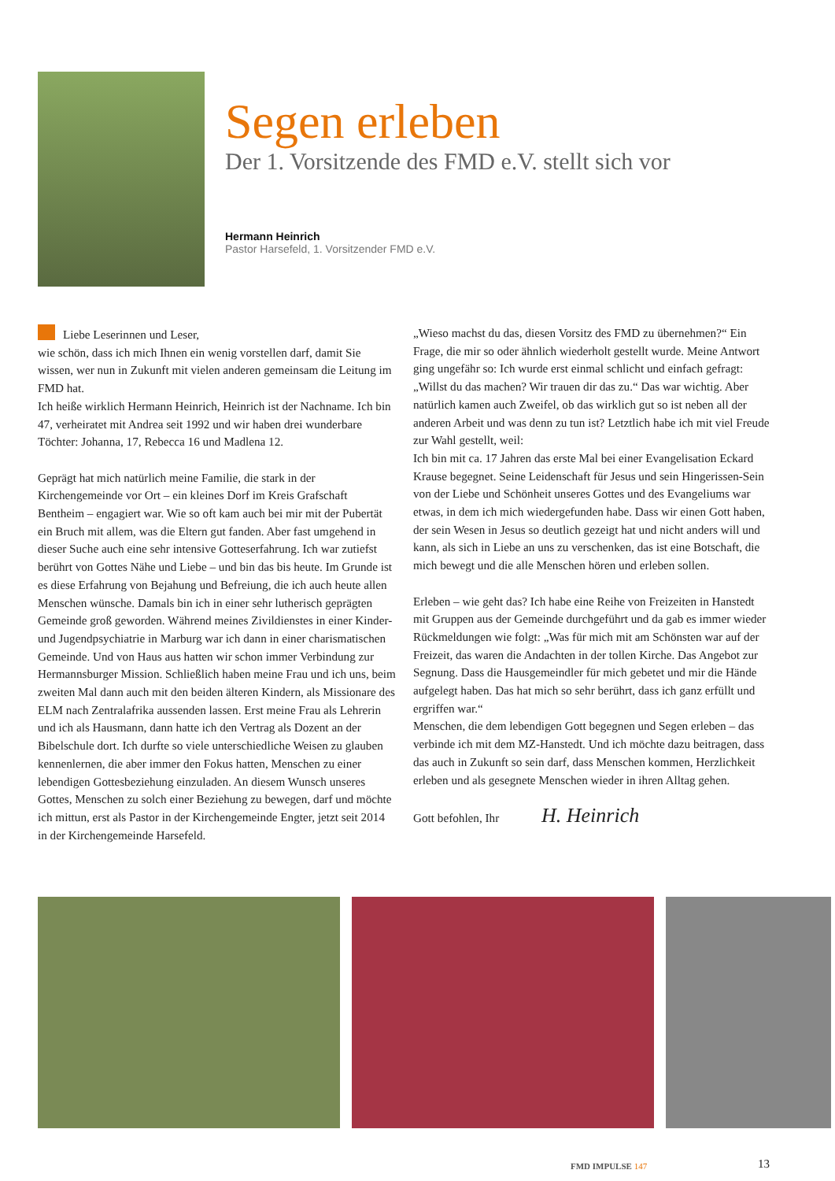Segen erleben
Der 1. Vorsitzende des FMD e.V. stellt sich vor
Hermann Heinrich
Pastor Harsefeld, 1. Vorsitzender FMD e.V.
Liebe Leserinnen und Leser,
wie schön, dass ich mich Ihnen ein wenig vorstellen darf, damit Sie wissen, wer nun in Zukunft mit vielen anderen gemeinsam die Leitung im FMD hat.
Ich heiße wirklich Hermann Heinrich, Heinrich ist der Nachname. Ich bin 47, verheiratet mit Andrea seit 1992 und wir haben drei wunderbare Töchter: Johanna, 17, Rebecca 16 und Madlena 12.
Geprägt hat mich natürlich meine Familie, die stark in der Kirchengemeinde vor Ort – ein kleines Dorf im Kreis Grafschaft Bentheim – engagiert war. Wie so oft kam auch bei mir mit der Pubertät ein Bruch mit allem, was die Eltern gut fanden. Aber fast umgehend in dieser Suche auch eine sehr intensive Gotteserfahrung. Ich war zutiefst berührt von Gottes Nähe und Liebe – und bin das bis heute. Im Grunde ist es diese Erfahrung von Bejahung und Befreiung, die ich auch heute allen Menschen wünsche. Damals bin ich in einer sehr lutherisch geprägten Gemeinde groß geworden. Während meines Zivildienstes in einer Kinder- und Jugendpsychiatrie in Marburg war ich dann in einer charismatischen Gemeinde. Und von Haus aus hatten wir schon immer Verbindung zur Hermannsburger Mission. Schließlich haben meine Frau und ich uns, beim zweiten Mal dann auch mit den beiden älteren Kindern, als Missionare des ELM nach Zentralafrika aussenden lassen. Erst meine Frau als Lehrerin und ich als Hausmann, dann hatte ich den Vertrag als Dozent an der Bibelschule dort. Ich durfte so viele unterschiedliche Weisen zu glauben kennenlernen, die aber immer den Fokus hatten, Menschen zu einer lebendigen Gottesbeziehung einzuladen. An diesem Wunsch unseres Gottes, Menschen zu solch einer Beziehung zu bewegen, darf und möchte ich mittun, erst als Pastor in der Kirchengemeinde Engter, jetzt seit 2014 in der Kirchengemeinde Harsefeld.
„Wieso machst du das, diesen Vorsitz des FMD zu übernehmen?“ Ein Frage, die mir so oder ähnlich wiederholt gestellt wurde. Meine Antwort ging ungefähr so: Ich wurde erst einmal schlicht und einfach gefragt: „Willst du das machen? Wir trauen dir das zu.“ Das war wichtig. Aber natürlich kamen auch Zweifel, ob das wirklich gut so ist neben all der anderen Arbeit und was denn zu tun ist? Letztlich habe ich mit viel Freude zur Wahl gestellt, weil:
Ich bin mit ca. 17 Jahren das erste Mal bei einer Evangelisation Eckard Krause begegnet. Seine Leidenschaft für Jesus und sein Hingerissen-Sein von der Liebe und Schönheit unseres Gottes und des Evangeliums war etwas, in dem ich mich wiedergefunden habe. Dass wir einen Gott haben, der sein Wesen in Jesus so deutlich gezeigt hat und nicht anders will und kann, als sich in Liebe an uns zu verschenken, das ist eine Botschaft, die mich bewegt und die alle Menschen hören und erleben sollen.
Erleben – wie geht das? Ich habe eine Reihe von Freizeiten in Hanstedt mit Gruppen aus der Gemeinde durchgeführt und da gab es immer wieder Rückmeldungen wie folgt: „Was für mich mit am Schönsten war auf der Freizeit, das waren die Andachten in der tollen Kirche. Das Angebot zur Segnung. Dass die Hausgemeindler für mich gebetet und mir die Hände aufgelegt haben. Das hat mich so sehr berührt, dass ich ganz erfüllt und ergriffen war.“
Menschen, die dem lebendigen Gott begegnen und Segen erleben – das verbinde ich mit dem MZ-Hanstedt. Und ich möchte dazu beitragen, dass das auch in Zukunft so sein darf, dass Menschen kommen, Herzlichkeit erleben und als gesegnete Menschen wieder in ihren Alltag gehen.
Gott befohlen, Ihr H. Heinrich
FMD IMPULSE 147 13